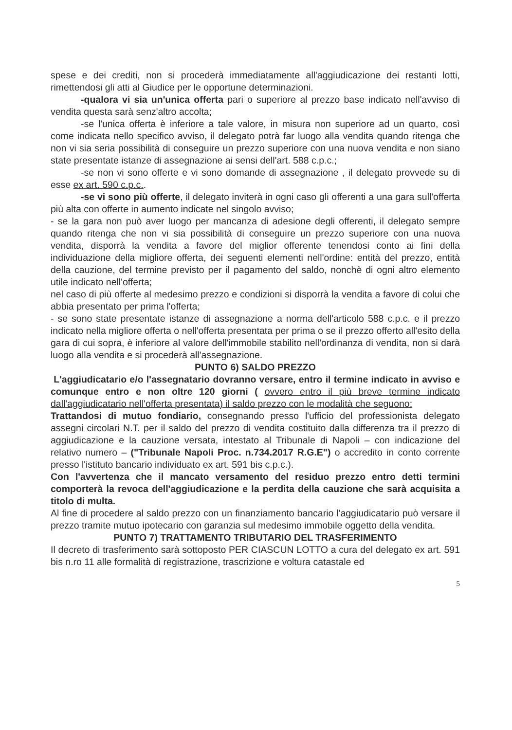spese e dei crediti, non si procederà immediatamente all'aggiudicazione dei restanti lotti, rimettendosi gli atti al Giudice per le opportune determinazioni.
-qualora vi sia un'unica offerta pari o superiore al prezzo base indicato nell'avviso di vendita questa sarà senz'altro accolta;
-se l'unica offerta è inferiore a tale valore, in misura non superiore ad un quarto, così come indicata nello specifico avviso, il delegato potrà far luogo alla vendita quando ritenga che non vi sia seria possibilità di conseguire un prezzo superiore con una nuova vendita e non siano state presentate istanze di assegnazione ai sensi dell'art. 588 c.p.c.;
-se non vi sono offerte e vi sono domande di assegnazione , il delegato provvede su di esse ex art. 590 c.p.c..
-se vi sono più offerte, il delegato inviterà in ogni caso gli offerenti a una gara sull'offerta più alta con offerte in aumento indicate nel singolo avviso;
- se la gara non può aver luogo per mancanza di adesione degli offerenti, il delegato sempre quando ritenga che non vi sia possibilità di conseguire un prezzo superiore con una nuova vendita, disporrà la vendita a favore del miglior offerente tenendosi conto ai fini della individuazione della migliore offerta, dei seguenti elementi nell'ordine: entità del prezzo, entità della cauzione, del termine previsto per il pagamento del saldo, nonchè di ogni altro elemento utile indicato nell'offerta;
nel caso di più offerte al medesimo prezzo e condizioni si disporrà la vendita a favore di colui che abbia presentato per prima l'offerta;
- se sono state presentate istanze di assegnazione a norma dell'articolo 588 c.p.c. e il prezzo indicato nella migliore offerta o nell'offerta presentata per prima o se il prezzo offerto all'esito della gara di cui sopra, è inferiore al valore dell'immobile stabilito nell'ordinanza di vendita, non si darà luogo alla vendita e si procederà all'assegnazione.
PUNTO 6) SALDO PREZZO
L'aggiudicatario e/o l'assegnatario dovranno versare, entro il termine indicato in avviso e comunque entro e non oltre 120 giorni ( ovvero entro il più breve termine indicato dall'aggiudicatario nell'offerta presentata) il saldo prezzo con le modalità che seguono:
Trattandosi di mutuo fondiario, consegnando presso l'ufficio del professionista delegato assegni circolari N.T. per il saldo del prezzo di vendita costituito dalla differenza tra il prezzo di aggiudicazione e la cauzione versata, intestato al Tribunale di Napoli – con indicazione del relativo numero – ("Tribunale Napoli Proc. n.734.2017 R.G.E") o accredito in conto corrente presso l'istituto bancario individuato ex art. 591 bis c.p.c.).
Con l'avvertenza che il mancato versamento del residuo prezzo entro detti termini comporterà la revoca dell'aggiudicazione e la perdita della cauzione che sarà acquisita a titolo di multa.
Al fine di procedere al saldo prezzo con un finanziamento bancario l'aggiudicatario può versare il prezzo tramite mutuo ipotecario con garanzia sul medesimo immobile oggetto della vendita.
PUNTO 7) TRATTAMENTO TRIBUTARIO DEL TRASFERIMENTO
Il decreto di trasferimento sarà sottoposto PER CIASCUN LOTTO a cura del delegato ex art. 591 bis n.ro 11 alle formalità di registrazione, trascrizione e voltura catastale ed
5